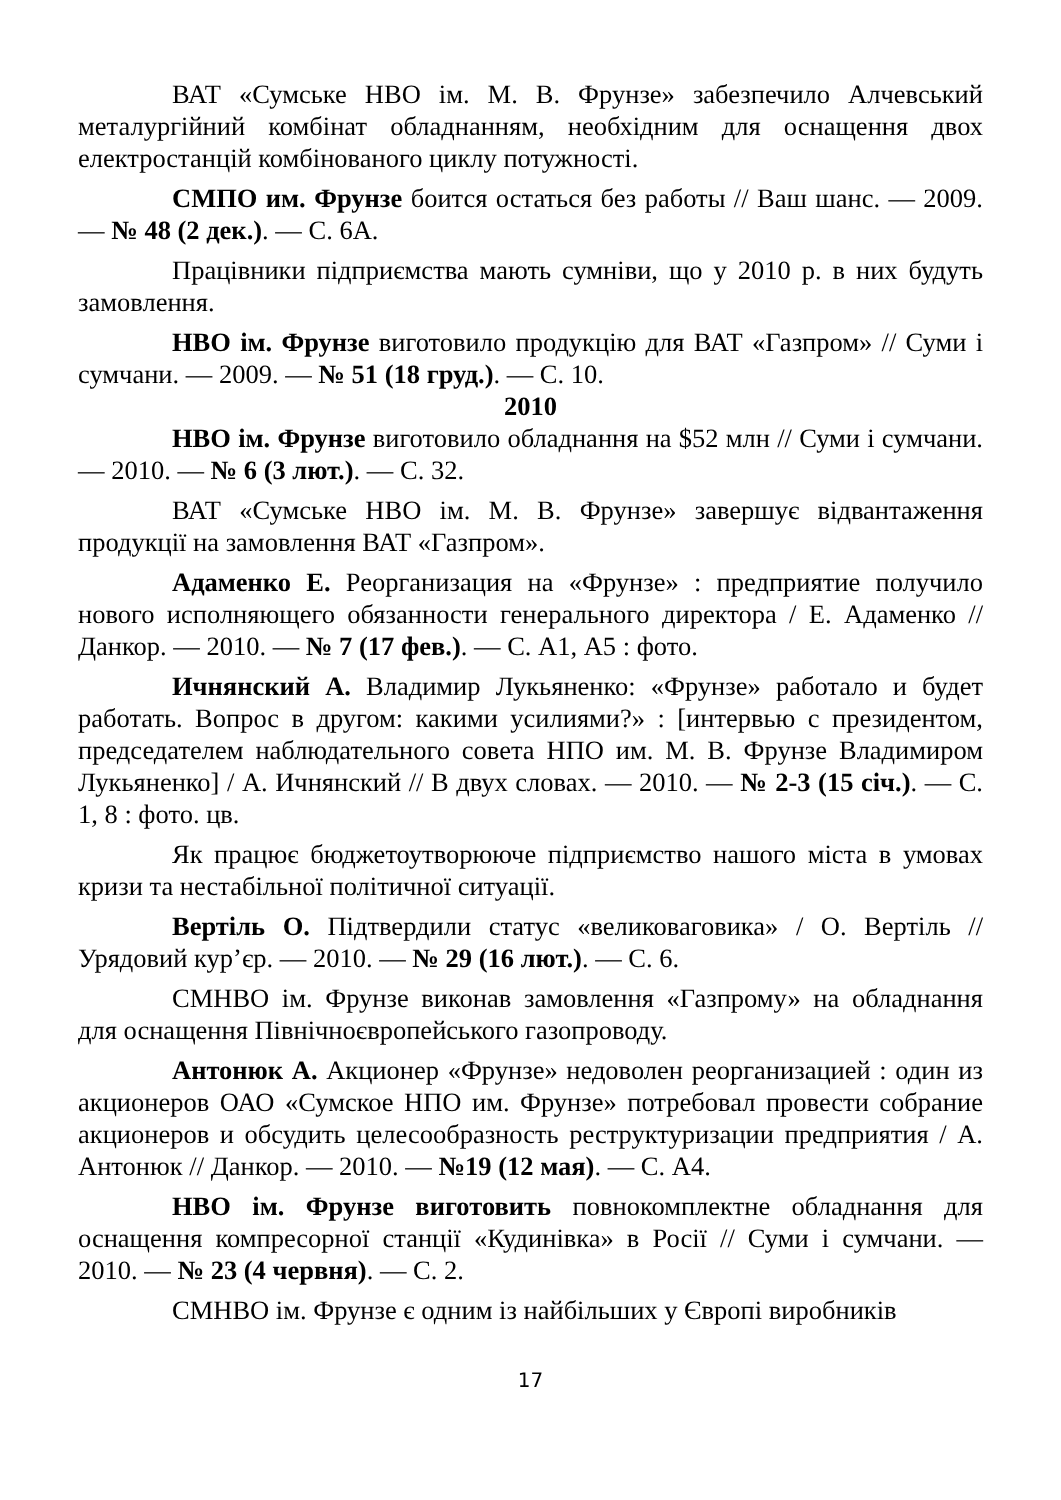ВАТ «Сумське НВО ім. М. В. Фрунзе» забезпечило Алчевський металургійний комбінат обладнанням, необхідним для оснащення двох електростанцій комбінованого циклу потужності.
СМПО им. Фрунзе боится остаться без работы // Ваш шанс. — 2009. — № 48 (2 дек.). — С. 6А.
Працівники підприємства мають сумніви, що у 2010 р. в них будуть замовлення.
НВО ім. Фрунзе виготовило продукцію для ВАТ «Газпром» // Суми і сумчани. — 2009. — № 51 (18 груд.). — С. 10.
2010
НВО ім. Фрунзе виготовило обладнання на $52 млн // Суми і сумчани. — 2010. — № 6 (3 лют.). — С. 32.
ВАТ «Сумське НВО ім. М. В. Фрунзе» завершує відвантаження продукції на замовлення ВАТ «Газпром».
Адаменко Е. Реорганизация на «Фрунзе» : предприятие получило нового исполняющего обязанности генерального директора / Е. Адаменко // Данкор. — 2010. — № 7 (17 фев.). — С. А1, А5 : фото.
Ичнянский А. Владимир Лукьяненко: «Фрунзе» работало и будет работать. Вопрос в другом: какими усилиями?» : [интервью с президентом, председателем наблюдательного совета НПО им. М. В. Фрунзе Владимиром Лукьяненко] / А. Ичнянский // В двух словах. — 2010. — № 2-3 (15 січ.). — С. 1, 8 : фото. цв.
Як працює бюджетоутворююче підприємство нашого міста в умовах кризи та нестабільної політичної ситуації.
Вертіль О. Підтвердили статус «великоваговика» / О. Вертіль // Урядовий кур’єр. — 2010. — № 29 (16 лют.). — С. 6.
СМНВО ім. Фрунзе виконав замовлення «Газпрому» на обладнання для оснащення Північноєвропейського газопроводу.
Антонюк А. Акционер «Фрунзе» недоволен реорганизацией : один из акционеров ОАО «Сумское НПО им. Фрунзе» потребовал провести собрание акционеров и обсудить целесообразность реструктуризации предприятия / А. Антонюк // Данкор. — 2010. — №19 (12 мая). — С. А4.
НВО ім. Фрунзе виготовить повнокомплектне обладнання для оснащення компресорної станції «Кудинівка» в Росії // Суми і сумчани. — 2010. — № 23 (4 червня). — С. 2.
СМНВО ім. Фрунзе є одним із найбільших у Європі виробників
17